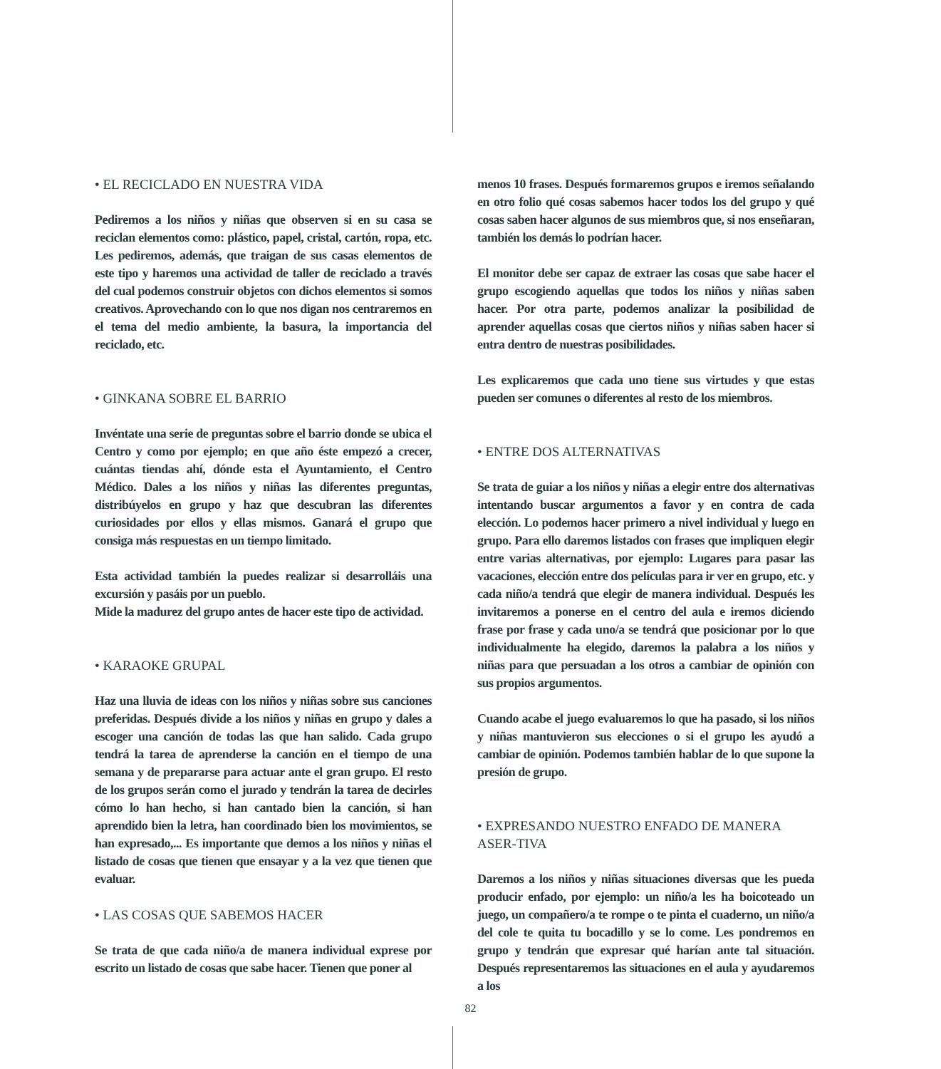• EL RECICLADO EN NUESTRA VIDA
Pediremos a los niños y niñas que observen si en su casa se reciclan elementos como: plástico, papel, cristal, cartón, ropa, etc. Les pediremos, además, que traigan de sus casas elementos de este tipo y haremos una actividad de taller de reciclado a través del cual podemos construir objetos con dichos elementos si somos creativos. Aprovechando con lo que nos digan nos centraremos en el tema del medio ambiente, la basura, la importancia del reciclado, etc.
• GINKANA SOBRE EL BARRIO
Invéntate una serie de preguntas sobre el barrio donde se ubica el Centro y como por ejemplo; en que año éste empezó a crecer, cuántas tiendas ahí, dónde esta el Ayuntamiento, el Centro Médico. Dales a los niños y niñas las diferentes preguntas, distribúyelos en grupo y haz que descubran las diferentes curiosidades por ellos y ellas mismos. Ganará el grupo que consiga más respuestas en un tiempo limitado.
Esta actividad también la puedes realizar si desarrolláis una excursión y pasáis por un pueblo.
Mide la madurez del grupo antes de hacer este tipo de actividad.
• KARAOKE GRUPAL
Haz una lluvia de ideas con los niños y niñas sobre sus canciones preferidas. Después divide a los niños y niñas en grupo y dales a escoger una canción de todas las que han salido. Cada grupo tendrá la tarea de aprenderse la canción en el tiempo de una semana y de prepararse para actuar ante el gran grupo. El resto de los grupos serán como el jurado y tendrán la tarea de decirles cómo lo han hecho, si han cantado bien la canción, si han aprendido bien la letra, han coordinado bien los movimientos, se han expresado,... Es importante que demos a los niños y niñas el listado de cosas que tienen que ensayar y a la vez que tienen que evaluar.
• LAS COSAS QUE SABEMOS HACER
Se trata de que cada niño/a de manera individual exprese por escrito un listado de cosas que sabe hacer. Tienen que poner al
menos 10 frases. Después formaremos grupos e iremos señalando en otro folio qué cosas sabemos hacer todos los del grupo y qué cosas saben hacer algunos de sus miembros que, si nos enseñaran, también los demás lo podrían hacer.
El monitor debe ser capaz de extraer las cosas que sabe hacer el grupo escogiendo aquellas que todos los niños y niñas saben hacer. Por otra parte, podemos analizar la posibilidad de aprender aquellas cosas que ciertos niños y niñas saben hacer si entra dentro de nuestras posibilidades.
Les explicaremos que cada uno tiene sus virtudes y que estas pueden ser comunes o diferentes al resto de los miembros.
• ENTRE DOS ALTERNATIVAS
Se trata de guiar a los niños y niñas a elegir entre dos alternativas intentando buscar argumentos a favor y en contra de cada elección. Lo podemos hacer primero a nivel individual y luego en grupo. Para ello daremos listados con frases que impliquen elegir entre varias alternativas, por ejemplo: Lugares para pasar las vacaciones, elección entre dos películas para ir ver en grupo, etc. y cada niño/a tendrá que elegir de manera individual. Después les invitaremos a ponerse en el centro del aula e iremos diciendo frase por frase y cada uno/a se tendrá que posicionar por lo que individualmente ha elegido, daremos la palabra a los niños y niñas para que persuadan a los otros a cambiar de opinión con sus propios argumentos.
Cuando acabe el juego evaluaremos lo que ha pasado, si los niños y niñas mantuvieron sus elecciones o si el grupo les ayudó a cambiar de opinión. Podemos también hablar de lo que supone la presión de grupo.
• EXPRESANDO NUESTRO ENFADO DE MANERA ASER-TIVA
Daremos a los niños y niñas situaciones diversas que les pueda producir enfado, por ejemplo: un niño/a les ha boicoteado un juego, un compañero/a te rompe o te pinta el cuaderno, un niño/a del cole te quita tu bocadillo y se lo come. Les pondremos en grupo y tendrán que expresar qué harían ante tal situación. Después representaremos las situaciones en el aula y ayudaremos a los
82